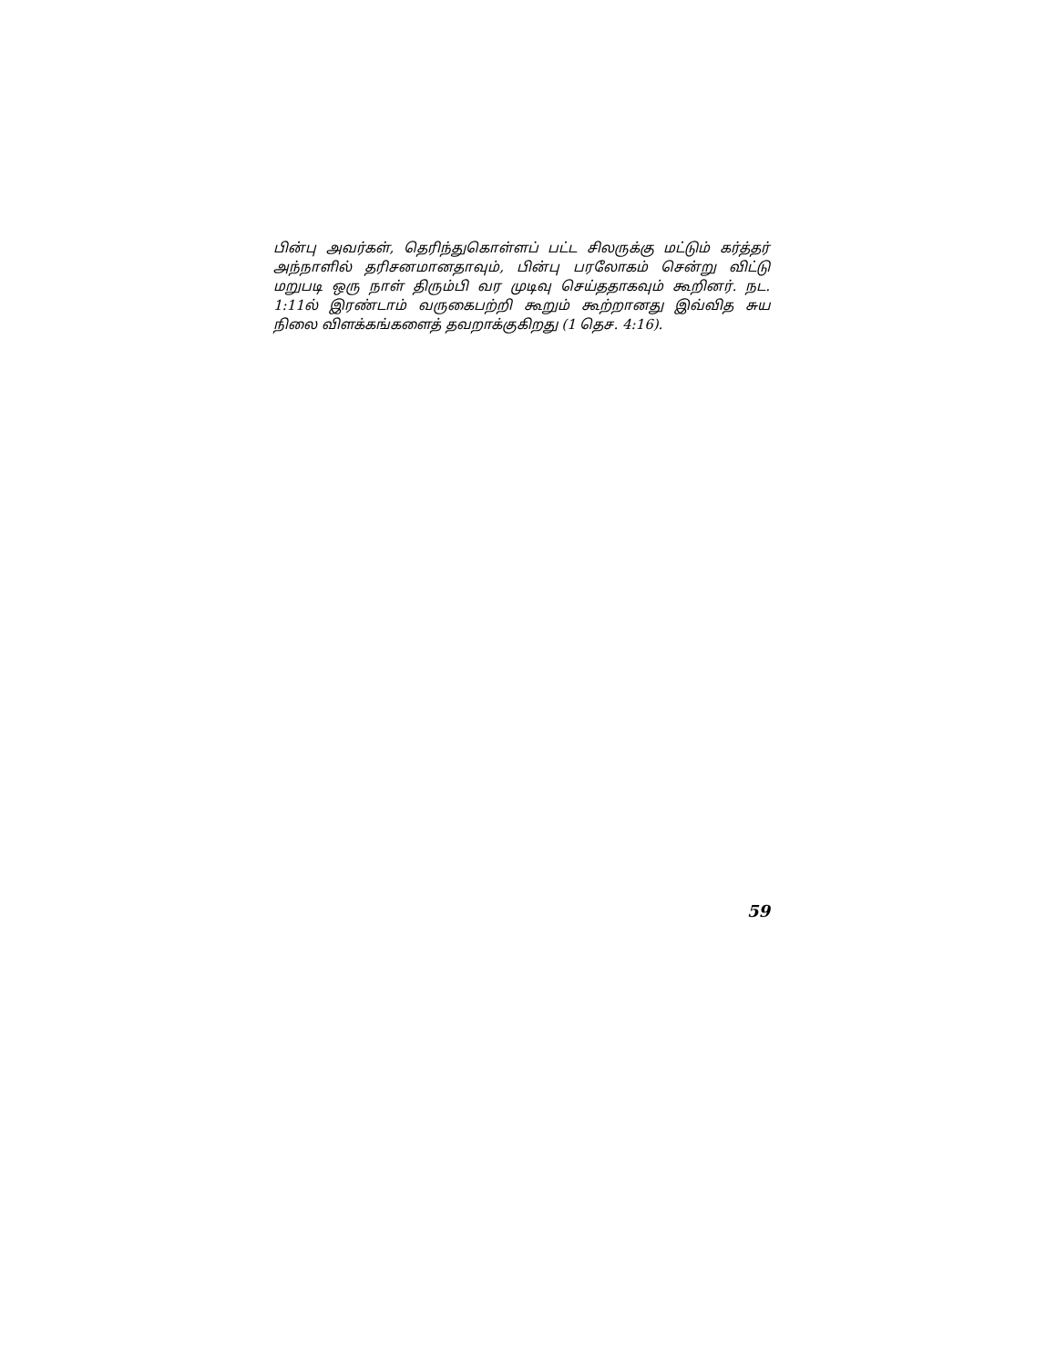பின்பு அவர்கள், தெரிந்துகொள்ளப் பட்ட சிலருக்கு மட்டும் கர்த்தர் அந்நாளில் தரிசனமானதாவும், பின்பு பரலோகம் சென்று விட்டு மறுபடி ஒரு நாள் திரும்பி வர முடிவு செய்ததாகவும் கூறினர். நட. 1:11ல் இரண்டாம் வருகைபற்றி கூறும் கூற்றானது இவ்வித சுய நிலை விளக்கங்களைத் தவறாக்குகிறது (1 தெச. 4:16).
59